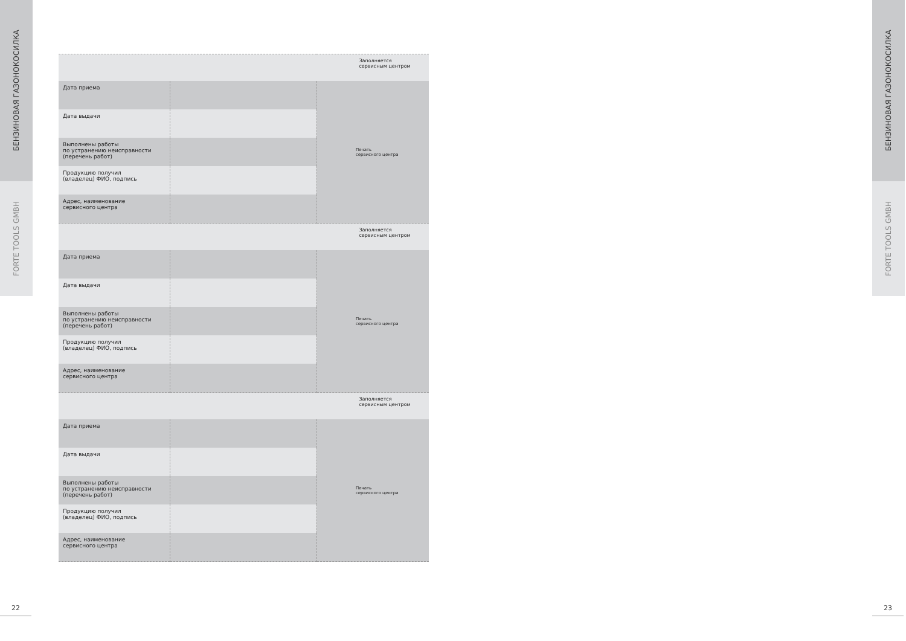БЕНЗИНОВАЯ ГАЗОНОКОСИЛКА
FORTE TOOLS GMBH
БЕНЗИНОВАЯ ГАЗОНОКОСИЛКА
FORTE TOOLS GMBH
| | | Заполняется сервисным центром |
| Дата приема | | Печать сервисного центра |
| Дата выдачи | | |
| Выполнены работы по устранению неисправности (перечень работ) | | |
| Продукцию получил (владелец) ФИО, подпись | | |
| Адрес, наименование сервисного центра | | |
| | | Заполняется сервисным центром |
| Дата приема | | Печать сервисного центра |
| Дата выдачи | | |
| Выполнены работы по устранению неисправности (перечень работ) | | |
| Продукцию получил (владелец) ФИО, подпись | | |
| Адрес, наименование сервисного центра | | |
| | | Заполняется сервисным центром |
| Дата приема | | Печать сервисного центра |
| Дата выдачи | | |
| Выполнены работы по устранению неисправности (перечень работ) | | |
| Продукцию получил (владелец) ФИО, подпись | | |
| Адрес, наименование сервисного центра | | |
22 23